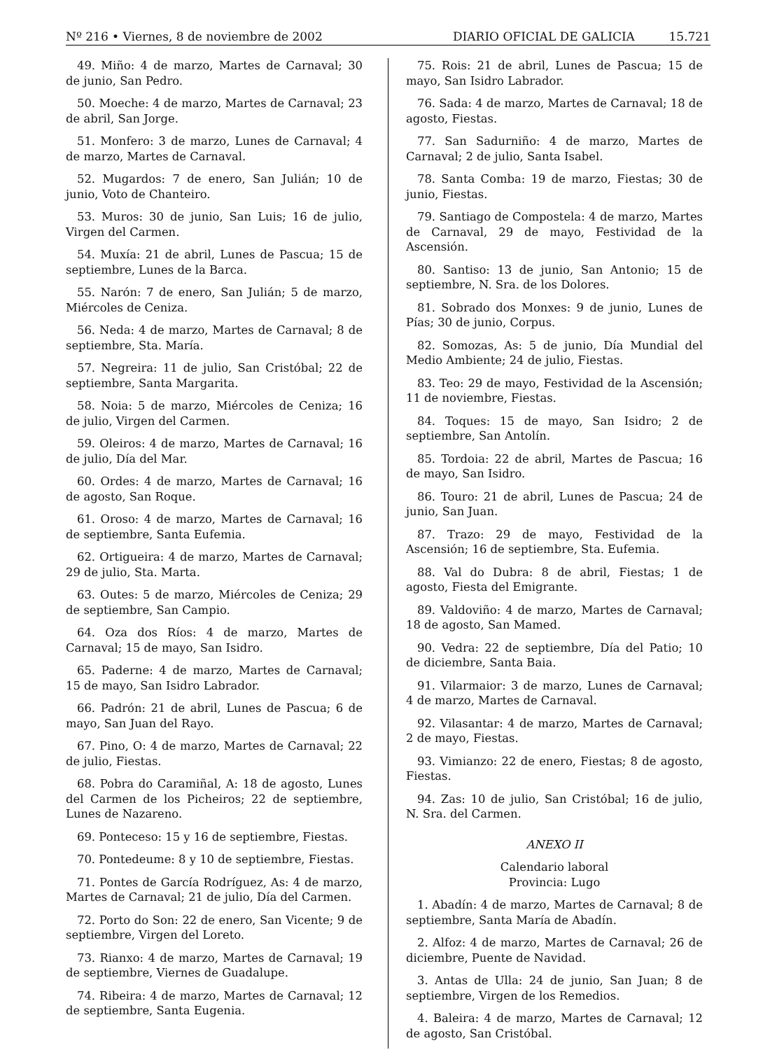Nº 216 • Viernes, 8 de noviembre de 2002 DIARIO OFICIAL DE GALICIA 15.721
49. Miño: 4 de marzo, Martes de Carnaval; 30 de junio, San Pedro.
50. Moeche: 4 de marzo, Martes de Carnaval; 23 de abril, San Jorge.
51. Monfero: 3 de marzo, Lunes de Carnaval; 4 de marzo, Martes de Carnaval.
52. Mugardos: 7 de enero, San Julián; 10 de junio, Voto de Chanteiro.
53. Muros: 30 de junio, San Luis; 16 de julio, Virgen del Carmen.
54. Muxía: 21 de abril, Lunes de Pascua; 15 de septiembre, Lunes de la Barca.
55. Narón: 7 de enero, San Julián; 5 de marzo, Miércoles de Ceniza.
56. Neda: 4 de marzo, Martes de Carnaval; 8 de septiembre, Sta. María.
57. Negreira: 11 de julio, San Cristóbal; 22 de septiembre, Santa Margarita.
58. Noia: 5 de marzo, Miércoles de Ceniza; 16 de julio, Virgen del Carmen.
59. Oleiros: 4 de marzo, Martes de Carnaval; 16 de julio, Día del Mar.
60. Ordes: 4 de marzo, Martes de Carnaval; 16 de agosto, San Roque.
61. Oroso: 4 de marzo, Martes de Carnaval; 16 de septiembre, Santa Eufemia.
62. Ortigueira: 4 de marzo, Martes de Carnaval; 29 de julio, Sta. Marta.
63. Outes: 5 de marzo, Miércoles de Ceniza; 29 de septiembre, San Campio.
64. Oza dos Ríos: 4 de marzo, Martes de Carnaval; 15 de mayo, San Isidro.
65. Paderne: 4 de marzo, Martes de Carnaval; 15 de mayo, San Isidro Labrador.
66. Padrón: 21 de abril, Lunes de Pascua; 6 de mayo, San Juan del Rayo.
67. Pino, O: 4 de marzo, Martes de Carnaval; 22 de julio, Fiestas.
68. Pobra do Caramiñal, A: 18 de agosto, Lunes del Carmen de los Picheiros; 22 de septiembre, Lunes de Nazareno.
69. Ponteceso: 15 y 16 de septiembre, Fiestas.
70. Pontedeume: 8 y 10 de septiembre, Fiestas.
71. Pontes de García Rodríguez, As: 4 de marzo, Martes de Carnaval; 21 de julio, Día del Carmen.
72. Porto do Son: 22 de enero, San Vicente; 9 de septiembre, Virgen del Loreto.
73. Rianxo: 4 de marzo, Martes de Carnaval; 19 de septiembre, Viernes de Guadalupe.
74. Ribeira: 4 de marzo, Martes de Carnaval; 12 de septiembre, Santa Eugenia.
75. Rois: 21 de abril, Lunes de Pascua; 15 de mayo, San Isidro Labrador.
76. Sada: 4 de marzo, Martes de Carnaval; 18 de agosto, Fiestas.
77. San Sadurniño: 4 de marzo, Martes de Carnaval; 2 de julio, Santa Isabel.
78. Santa Comba: 19 de marzo, Fiestas; 30 de junio, Fiestas.
79. Santiago de Compostela: 4 de marzo, Martes de Carnaval, 29 de mayo, Festividad de la Ascensión.
80. Santiso: 13 de junio, San Antonio; 15 de septiembre, N. Sra. de los Dolores.
81. Sobrado dos Monxes: 9 de junio, Lunes de Pías; 30 de junio, Corpus.
82. Somozas, As: 5 de junio, Día Mundial del Medio Ambiente; 24 de julio, Fiestas.
83. Teo: 29 de mayo, Festividad de la Ascensión; 11 de noviembre, Fiestas.
84. Toques: 15 de mayo, San Isidro; 2 de septiembre, San Antolín.
85. Tordoia: 22 de abril, Martes de Pascua; 16 de mayo, San Isidro.
86. Touro: 21 de abril, Lunes de Pascua; 24 de junio, San Juan.
87. Trazo: 29 de mayo, Festividad de la Ascensión; 16 de septiembre, Sta. Eufemia.
88. Val do Dubra: 8 de abril, Fiestas; 1 de agosto, Fiesta del Emigrante.
89. Valdoviño: 4 de marzo, Martes de Carnaval; 18 de agosto, San Mamed.
90. Vedra: 22 de septiembre, Día del Patio; 10 de diciembre, Santa Baia.
91. Vilarmaior: 3 de marzo, Lunes de Carnaval; 4 de marzo, Martes de Carnaval.
92. Vilasantar: 4 de marzo, Martes de Carnaval; 2 de mayo, Fiestas.
93. Vimianzo: 22 de enero, Fiestas; 8 de agosto, Fiestas.
94. Zas: 10 de julio, San Cristóbal; 16 de julio, N. Sra. del Carmen.
ANEXO II
Calendario laboral
Provincia: Lugo
1. Abadín: 4 de marzo, Martes de Carnaval; 8 de septiembre, Santa María de Abadín.
2. Alfoz: 4 de marzo, Martes de Carnaval; 26 de diciembre, Puente de Navidad.
3. Antas de Ulla: 24 de junio, San Juan; 8 de septiembre, Virgen de los Remedios.
4. Baleira: 4 de marzo, Martes de Carnaval; 12 de agosto, San Cristóbal.